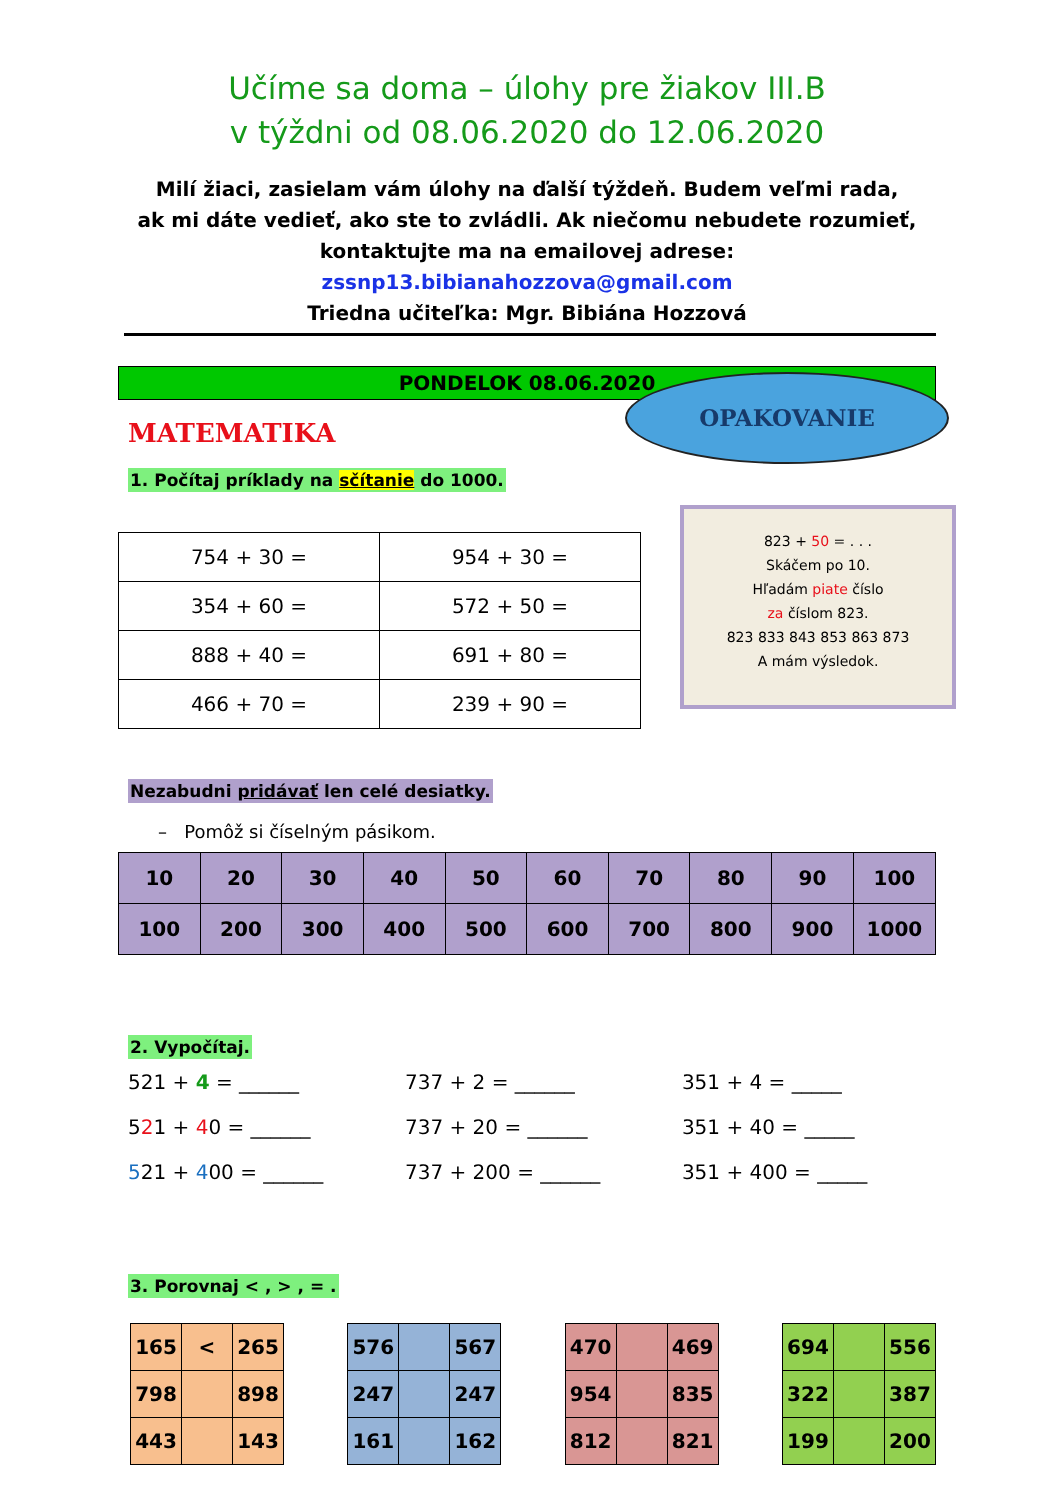Učíme sa doma – úlohy pre žiakov III.B
v týždni od 08.06.2020 do 12.06.2020
Milí žiaci, zasielam vám úlohy na ďalší týždeň. Budem veľmi rada,
ak mi dáte vedieť, ako ste to zvládli. Ak niečomu nebudete rozumieť,
kontaktujte ma na emailovej adrese: zssnp13.bibianahozzova@gmail.com
Triedna učiteľka: Mgr. Bibiána Hozzová
PONDELOK 08.06.2020
MATEMATIKA
OPAKOVANIE
1. Počítaj príklady na sčítanie do 1000.
| 754 + 30 = | 954 + 30 = |
| 354 + 60 = | 572 + 50 = |
| 888 + 40 = | 691 + 80 = |
| 466 + 70 = | 239 + 90 = |
823 + 50 = . . .
Skáčem po 10.
Hľadám piate číslo
za číslom 823.
823 833 843 853 863 873
A mám výsledok.
Nezabudni pridávať len celé desiatky.
– Pomôž si číselným pásikom.
| 10 | 20 | 30 | 40 | 50 | 60 | 70 | 80 | 90 | 100 |
| 100 | 200 | 300 | 400 | 500 | 600 | 700 | 800 | 900 | 1000 |
2. Vypočítaj.
| 521 + 4 = ______ | 737 + 2 = ______ | 351 + 4 = _____ |
| 5 2 1 + 4 0 = ______ | 737 + 20 = ______ | 351 + 40 = _____ |
| 5 21 + 4 00 = ______ | 737 + 200 = ______ | 351 + 400 = _____ |
3. Porovnaj < , > , = .
| 165 | < | 265 |
| 798 | | 898 |
| 443 | | 143 |
| 576 | | 567 |
| 247 | | 247 |
| 161 | | 162 |
| 470 | | 469 |
| 954 | | 835 |
| 812 | | 821 |
| 694 | | 556 |
| 322 | | 387 |
| 199 | | 200 |